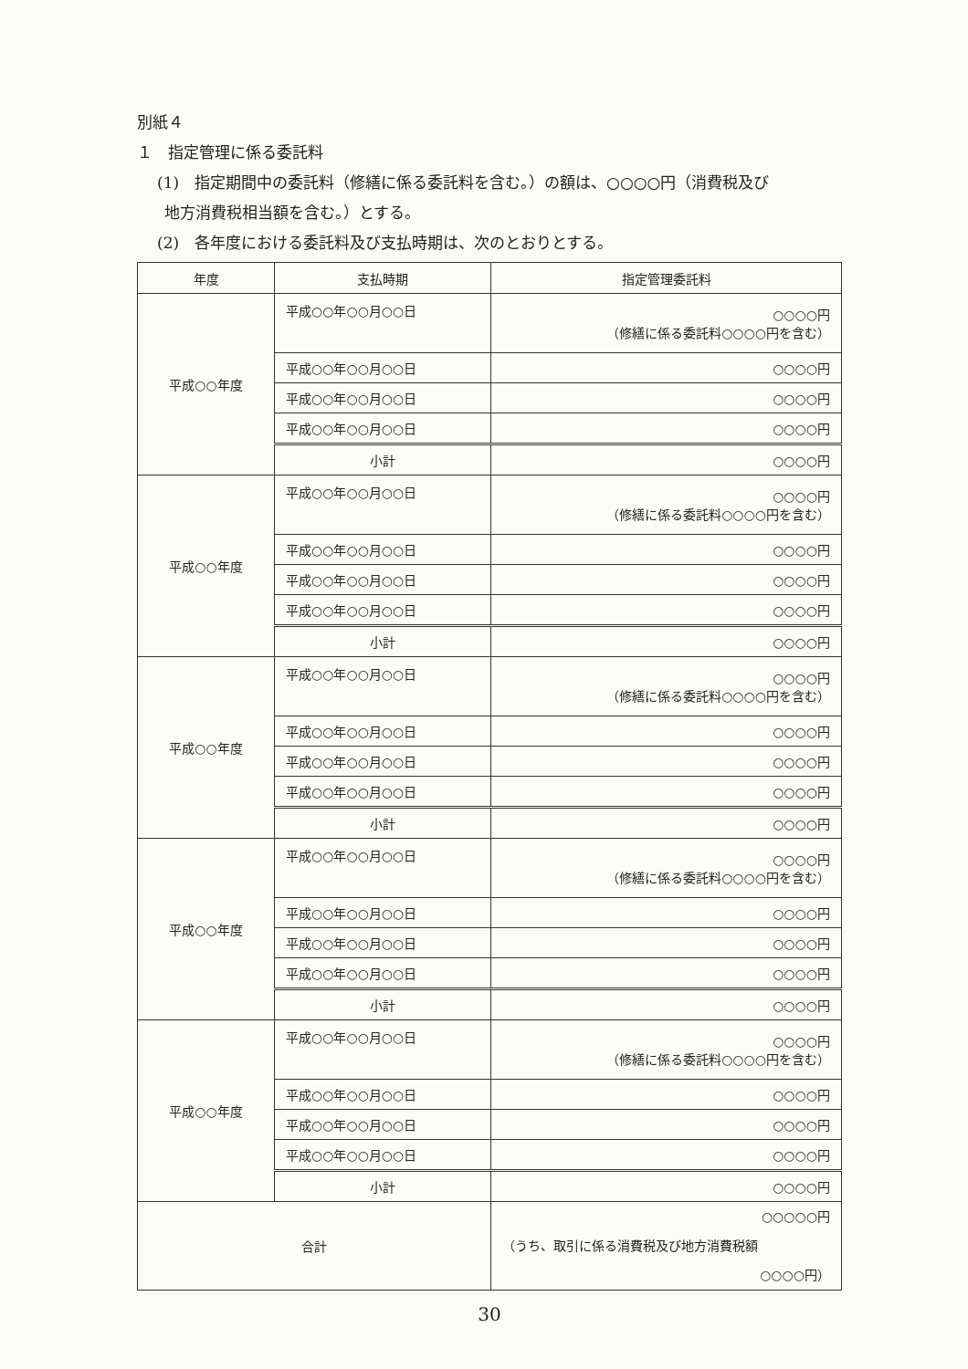別紙４
１　指定管理に係る委託料
(1)　指定期間中の委託料（修繕に係る委託料を含む。）の額は、○○○○円（消費税及び
地方消費税相当額を含む。）とする。
(2)　各年度における委託料及び支払時期は、次のとおりとする。
| 年度 | 支払時期 | 指定管理委託料 |
| --- | --- | --- |
| 平成○○年度 | 平成○○年○○月○○日 | ○○○○円 （修繕に係る委託料○○○○円を含む） |
| | 平成○○年○○月○○日 | ○○○○円 |
| | 平成○○年○○月○○日 | ○○○○円 |
| | 平成○○年○○月○○日 | ○○○○円 |
| | 小計 | ○○○○円 |
| 平成○○年度 | 平成○○年○○月○○日 | ○○○○円 （修繕に係る委託料○○○○円を含む） |
| | 平成○○年○○月○○日 | ○○○○円 |
| | 平成○○年○○月○○日 | ○○○○円 |
| | 平成○○年○○月○○日 | ○○○○円 |
| | 小計 | ○○○○円 |
| 平成○○年度 | 平成○○年○○月○○日 | ○○○○円 （修繕に係る委託料○○○○円を含む） |
| | 平成○○年○○月○○日 | ○○○○円 |
| | 平成○○年○○月○○日 | ○○○○円 |
| | 平成○○年○○月○○日 | ○○○○円 |
| | 小計 | ○○○○円 |
| 平成○○年度 | 平成○○年○○月○○日 | ○○○○円 （修繕に係る委託料○○○○円を含む） |
| | 平成○○年○○月○○日 | ○○○○円 |
| | 平成○○年○○月○○日 | ○○○○円 |
| | 平成○○年○○月○○日 | ○○○○円 |
| | 小計 | ○○○○円 |
| 平成○○年度 | 平成○○年○○月○○日 | ○○○○円 （修繕に係る委託料○○○○円を含む） |
| | 平成○○年○○月○○日 | ○○○○円 |
| | 平成○○年○○月○○日 | ○○○○円 |
| | 平成○○年○○月○○日 | ○○○○円 |
| | 小計 | ○○○○円 |
| 合計 | | ○○○○○円 （うち、取引に係る消費税及び地方消費税額 ○○○○円） |
30